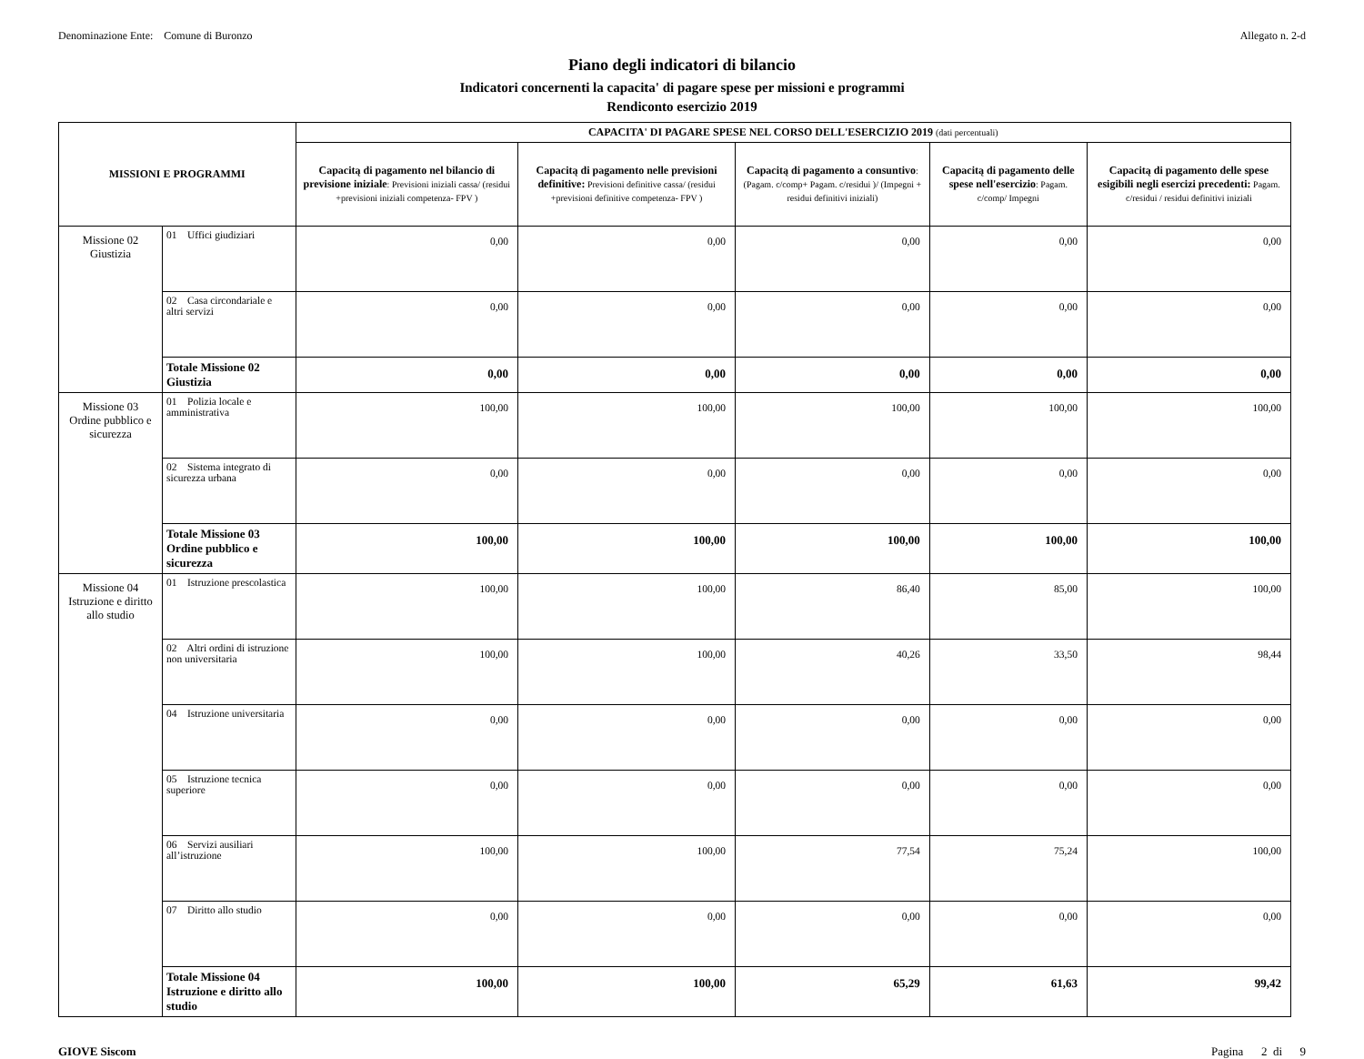Denominazione Ente: Comune di Buronzo Allegato n. 2-d
Piano degli indicatori di bilancio
Indicatori concernenti la capacita' di pagare spese per missioni e programmi
Rendiconto esercizio 2019
| MISSIONI E PROGRAMMI | | CAPACITA' DI PAGARE SPESE NEL CORSO DELL'ESERCIZIO 2019 (dati percentuali) | | | | |
| --- | --- | --- | --- | --- | --- | --- |
| | | Capacitą di pagamento nel bilancio di previsione iniziale : Previsioni iniziali cassa/ (residui +previsioni iniziali competenza- FPV ) | Capacitą di pagamento nelle previsioni definitive: Previsioni definitive cassa/ (residui +previsioni definitive competenza- FPV ) | Capacitą di pagamento a consuntivo : (Pagam. c/comp+ Pagam. c/residui )/ (Impegni + residui definitivi iniziali) | Capacitą di pagamento delle spese nell'esercizio : Pagam. c/comp/ Impegni | Capacitą di pagamento delle spese esigibili negli esercizi precedenti: Pagam. c/residui / residui definitivi iniziali |
| Missione 02 Giustizia | 01 Uffici giudiziari | 0,00 | 0,00 | 0,00 | 0,00 | 0,00 |
| | 02 Casa circondariale e altri servizi | 0,00 | 0,00 | 0,00 | 0,00 | 0,00 |
| | Totale Missione 02 Giustizia | 0,00 | 0,00 | 0,00 | 0,00 | 0,00 |
| Missione 03 Ordine pubblico e sicurezza | 01 Polizia locale e amministrativa | 100,00 | 100,00 | 100,00 | 100,00 | 100,00 |
| | 02 Sistema integrato di sicurezza urbana | 0,00 | 0,00 | 0,00 | 0,00 | 0,00 |
| | Totale Missione 03 Ordine pubblico e sicurezza | 100,00 | 100,00 | 100,00 | 100,00 | 100,00 |
| Missione 04 Istruzione e diritto allo studio | 01 Istruzione prescolastica | 100,00 | 100,00 | 86,40 | 85,00 | 100,00 |
| | 02 Altri ordini di istruzione non universitaria | 100,00 | 100,00 | 40,26 | 33,50 | 98,44 |
| | 04 Istruzione universitaria | 0,00 | 0,00 | 0,00 | 0,00 | 0,00 |
| | 05 Istruzione tecnica superiore | 0,00 | 0,00 | 0,00 | 0,00 | 0,00 |
| | 06 Servizi ausiliari all’istruzione | 100,00 | 100,00 | 77,54 | 75,24 | 100,00 |
| | 07 Diritto allo studio | 0,00 | 0,00 | 0,00 | 0,00 | 0,00 |
| | Totale Missione 04 Istruzione e diritto allo studio | 100,00 | 100,00 | 65,29 | 61,63 | 99,42 |
GIOVE Siscom Pagina 2 di 9